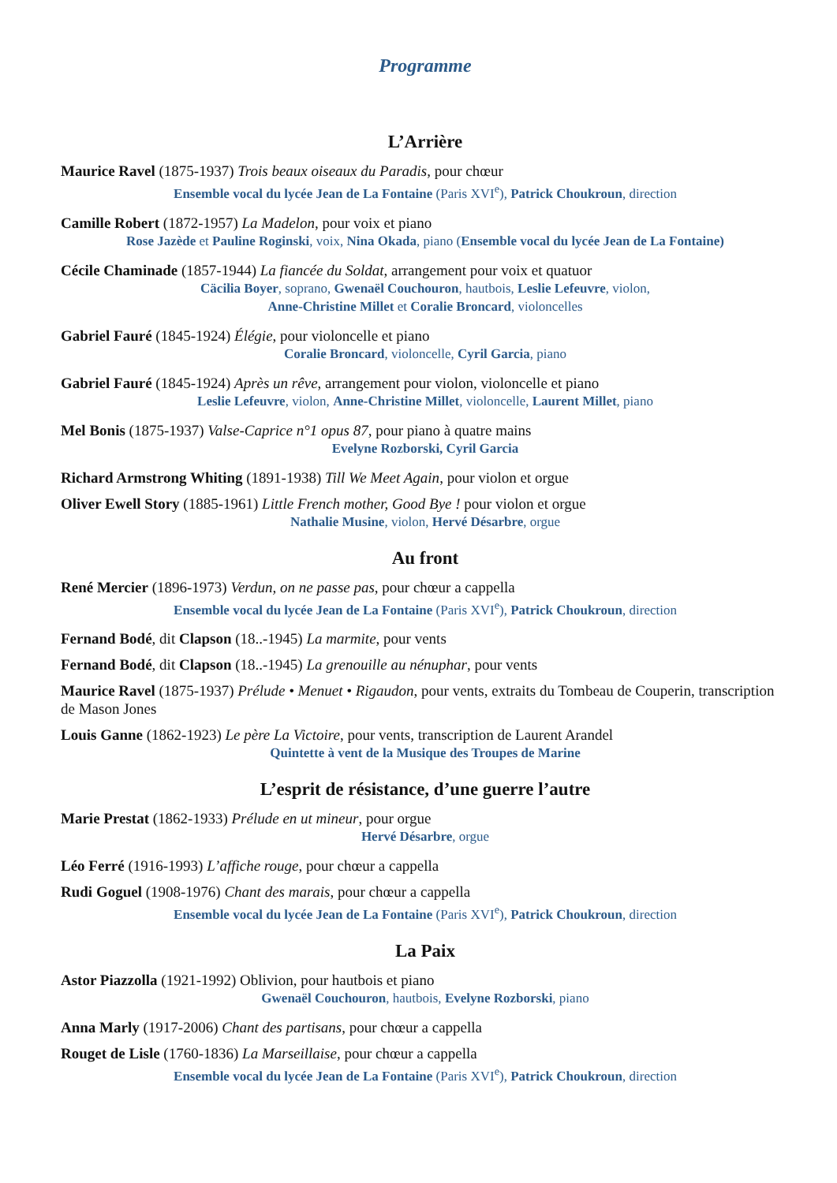Programme
L’Arrière
Maurice Ravel (1875-1937) Trois beaux oiseaux du Paradis, pour chœur
Ensemble vocal du lycée Jean de La Fontaine (Paris XVI<sup>e</sup>), Patrick Choukroun, direction
Camille Robert (1872-1957) La Madelon, pour voix et piano
Rose Jazède et Pauline Roginski, voix, Nina Okada, piano (Ensemble vocal du lycée Jean de La Fontaine)
Cécile Chaminade (1857-1944) La fiancée du Soldat, arrangement pour voix et quatuor
Cäcilia Boyer, soprano, Gwenaël Couchouron, hautbois, Leslie Lefeuvre, violon,
Anne-Christine Millet et Coralie Broncard, violoncelles
Gabriel Fauré (1845-1924) Élégie, pour violoncelle et piano
Coralie Broncard, violoncelle, Cyril Garcia, piano
Gabriel Fauré (1845-1924) Après un rêve, arrangement pour violon, violoncelle et piano
Leslie Lefeuvre, violon, Anne-Christine Millet, violoncelle, Laurent Millet, piano
Mel Bonis (1875-1937) Valse-Caprice n°1 opus 87, pour piano à quatre mains
Evelyne Rozborski, Cyril Garcia
Richard Armstrong Whiting (1891-1938) Till We Meet Again, pour violon et orgue
Oliver Ewell Story (1885-1961) Little French mother, Good Bye ! pour violon et orgue
Nathalie Musine, violon, Hervé Désarbre, orgue
Au front
René Mercier (1896-1973) Verdun, on ne passe pas, pour chœur a cappella
Ensemble vocal du lycée Jean de La Fontaine (Paris XVI<sup>e</sup>), Patrick Choukroun, direction
Fernand Bodé, dit Clapson (18..-1945) La marmite, pour vents
Fernand Bodé, dit Clapson (18..-1945) La grenouille au nénuphar, pour vents
Maurice Ravel (1875-1937) Prélude • Menuet • Rigaudon, pour vents, extraits du Tombeau de Couperin, transcription de Mason Jones
Louis Ganne (1862-1923) Le père La Victoire, pour vents, transcription de Laurent Arandel
Quintette à vent de la Musique des Troupes de Marine
L’esprit de résistance, d’une guerre l’autre
Marie Prestat (1862-1933) Prélude en ut mineur, pour orgue
Hervé Désarbre, orgue
Léo Ferré (1916-1993) L’affiche rouge, pour chœur a cappella
Rudi Goguel (1908-1976) Chant des marais, pour chœur a cappella
Ensemble vocal du lycée Jean de La Fontaine (Paris XVI<sup>e</sup>), Patrick Choukroun, direction
La Paix
Astor Piazzolla (1921-1992) Oblivion, pour hautbois et piano
Gwenaël Couchouron, hautbois, Evelyne Rozborski, piano
Anna Marly (1917-2006) Chant des partisans, pour chœur a cappella
Rouget de Lisle (1760-1836) La Marseillaise, pour chœur a cappella
Ensemble vocal du lycée Jean de La Fontaine (Paris XVI<sup>e</sup>), Patrick Choukroun, direction